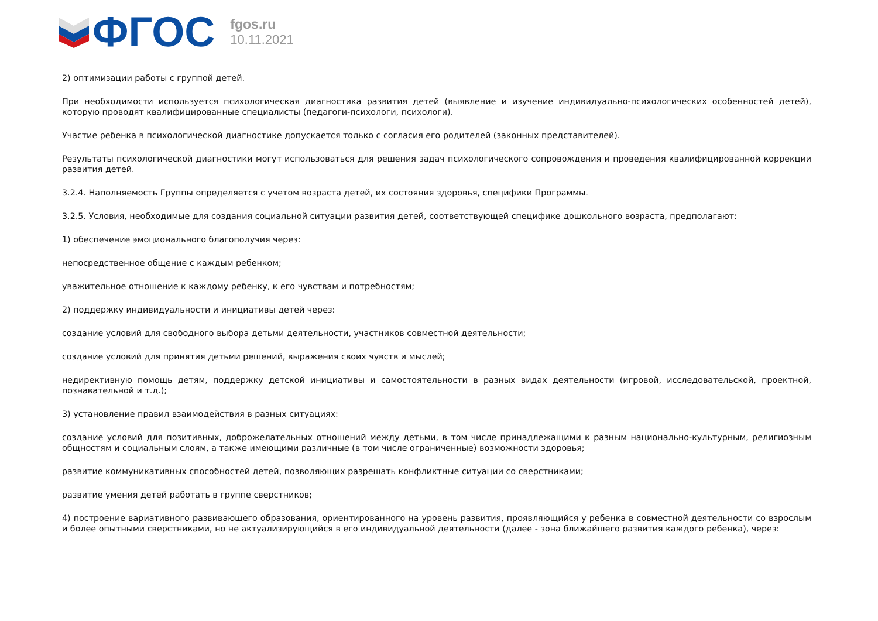ФГОС
fgos.ru
10.11.2021
2) оптимизации работы с группой детей.
При необходимости используется психологическая диагностика развития детей (выявление и изучение индивидуально-психологических особенностей детей), которую проводят квалифицированные специалисты (педагоги-психологи, психологи).
Участие ребенка в психологической диагностике допускается только с согласия его родителей (законных представителей).
Результаты психологической диагностики могут использоваться для решения задач психологического сопровождения и проведения квалифицированной коррекции развития детей.
3.2.4. Наполняемость Группы определяется с учетом возраста детей, их состояния здоровья, специфики Программы.
3.2.5. Условия, необходимые для создания социальной ситуации развития детей, соответствующей специфике дошкольного возраста, предполагают:
1) обеспечение эмоционального благополучия через:
непосредственное общение с каждым ребенком;
уважительное отношение к каждому ребенку, к его чувствам и потребностям;
2) поддержку индивидуальности и инициативы детей через:
создание условий для свободного выбора детьми деятельности, участников совместной деятельности;
создание условий для принятия детьми решений, выражения своих чувств и мыслей;
недирективную помощь детям, поддержку детской инициативы и самостоятельности в разных видах деятельности (игровой, исследовательской, проектной, познавательной и т.д.);
3) установление правил взаимодействия в разных ситуациях:
создание условий для позитивных, доброжелательных отношений между детьми, в том числе принадлежащими к разным национально-культурным, религиозным общностям и социальным слоям, а также имеющими различные (в том числе ограниченные) возможности здоровья;
развитие коммуникативных способностей детей, позволяющих разрешать конфликтные ситуации со сверстниками;
развитие умения детей работать в группе сверстников;
4) построение вариативного развивающего образования, ориентированного на уровень развития, проявляющийся у ребенка в совместной деятельности со взрослым и более опытными сверстниками, но не актуализирующийся в его индивидуальной деятельности (далее - зона ближайшего развития каждого ребенка), через: